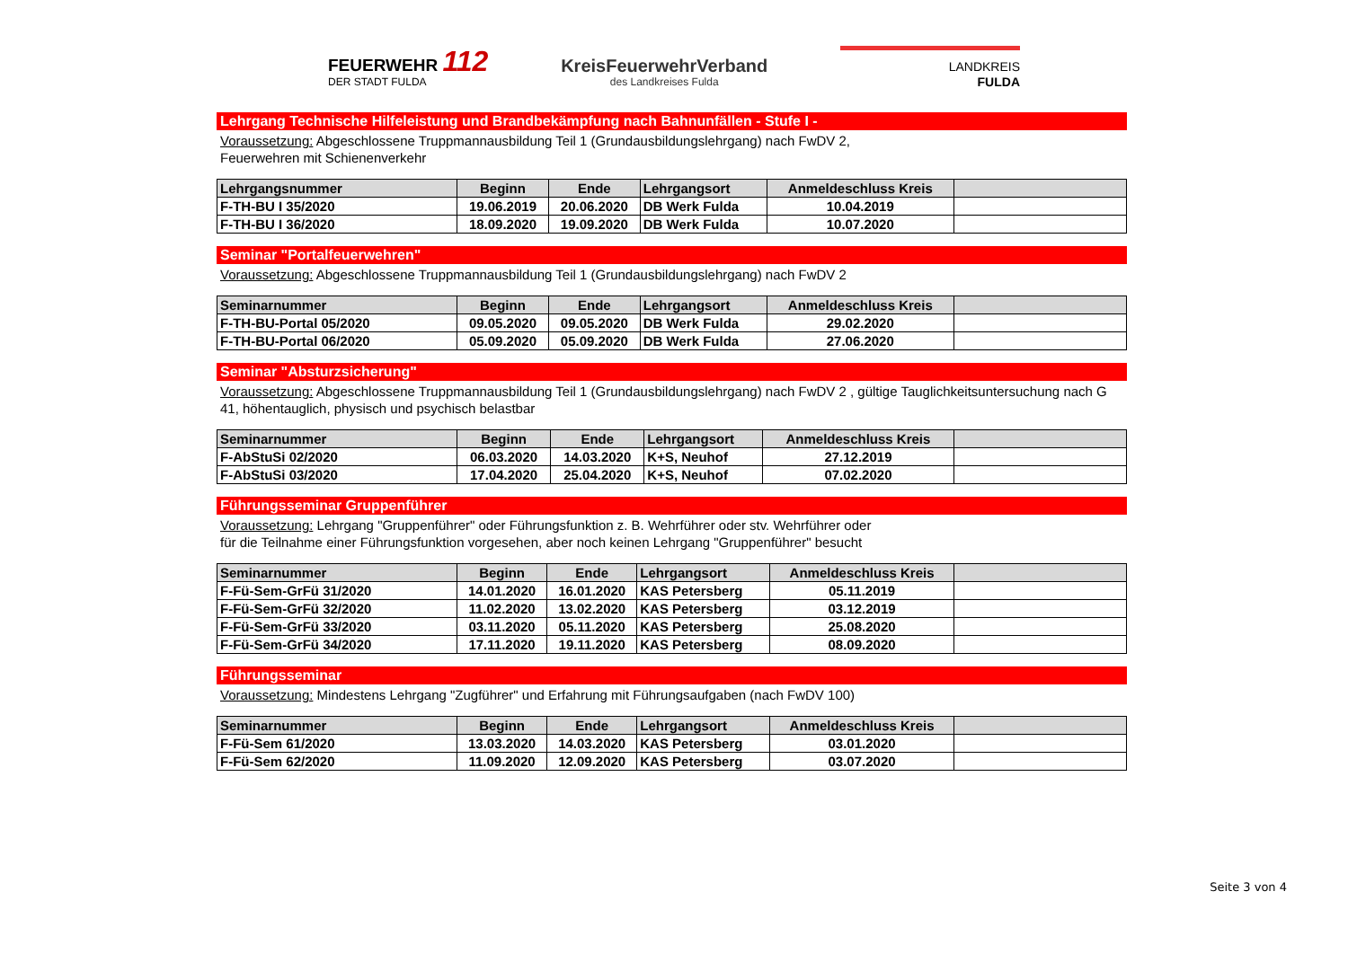FEUERWEHR 112
DER STADT FULDA
KreisFeuerwehrVerband
des Landkreises Fulda
LANDKREIS
FULDA
Lehrgang Technische Hilfeleistung und Brandbekämpfung nach Bahnunfällen - Stufe I -
Voraussetzung: Abgeschlossene Truppmannausbildung Teil 1 (Grundausbildungslehrgang) nach FwDV 2,
Feuerwehren mit Schienenverkehr
| Lehrgangsnummer | Beginn | Ende | Lehrgangsort | Anmeldeschluss Kreis | |
| --- | --- | --- | --- | --- | --- |
| F-TH-BU I 35/2020 | 19.06.2019 | 20.06.2020 | DB Werk Fulda | 10.04.2019 | |
| F-TH-BU I 36/2020 | 18.09.2020 | 19.09.2020 | DB Werk Fulda | 10.07.2020 | |
Seminar "Portalfeuerwehren"
Voraussetzung: Abgeschlossene Truppmannausbildung Teil 1 (Grundausbildungslehrgang) nach FwDV 2
| Seminarnummer | Beginn | Ende | Lehrgangsort | Anmeldeschluss Kreis | |
| --- | --- | --- | --- | --- | --- |
| F-TH-BU-Portal 05/2020 | 09.05.2020 | 09.05.2020 | DB Werk Fulda | 29.02.2020 | |
| F-TH-BU-Portal 06/2020 | 05.09.2020 | 05.09.2020 | DB Werk Fulda | 27.06.2020 | |
Seminar "Absturzsicherung"
Voraussetzung: Abgeschlossene Truppmannausbildung Teil 1 (Grundausbildungslehrgang) nach FwDV 2 , gültige Tauglichkeitsuntersuchung nach G 41, höhentauglich, physisch und psychisch belastbar
| Seminarnummer | Beginn | Ende | Lehrgangsort | Anmeldeschluss Kreis | |
| --- | --- | --- | --- | --- | --- |
| F-AbStuSi 02/2020 | 06.03.2020 | 14.03.2020 | K+S, Neuhof | 27.12.2019 | |
| F-AbStuSi 03/2020 | 17.04.2020 | 25.04.2020 | K+S, Neuhof | 07.02.2020 | |
Führungsseminar Gruppenführer
Voraussetzung: Lehrgang "Gruppenführer" oder Führungsfunktion z. B. Wehrführer oder stv. Wehrführer oder
für die Teilnahme einer Führungsfunktion vorgesehen, aber noch keinen Lehrgang "Gruppenführer" besucht
| Seminarnummer | Beginn | Ende | Lehrgangsort | Anmeldeschluss Kreis | |
| --- | --- | --- | --- | --- | --- |
| F-Fü-Sem-GrFü 31/2020 | 14.01.2020 | 16.01.2020 | KAS Petersberg | 05.11.2019 | |
| F-Fü-Sem-GrFü 32/2020 | 11.02.2020 | 13.02.2020 | KAS Petersberg | 03.12.2019 | |
| F-Fü-Sem-GrFü 33/2020 | 03.11.2020 | 05.11.2020 | KAS Petersberg | 25.08.2020 | |
| F-Fü-Sem-GrFü 34/2020 | 17.11.2020 | 19.11.2020 | KAS Petersberg | 08.09.2020 | |
Führungsseminar
Voraussetzung: Mindestens Lehrgang "Zugführer" und Erfahrung mit Führungsaufgaben (nach FwDV 100)
| Seminarnummer | Beginn | Ende | Lehrgangsort | Anmeldeschluss Kreis | |
| --- | --- | --- | --- | --- | --- |
| F-Fü-Sem 61/2020 | 13.03.2020 | 14.03.2020 | KAS Petersberg | 03.01.2020 | |
| F-Fü-Sem 62/2020 | 11.09.2020 | 12.09.2020 | KAS Petersberg | 03.07.2020 | |
Seite 3 von 4